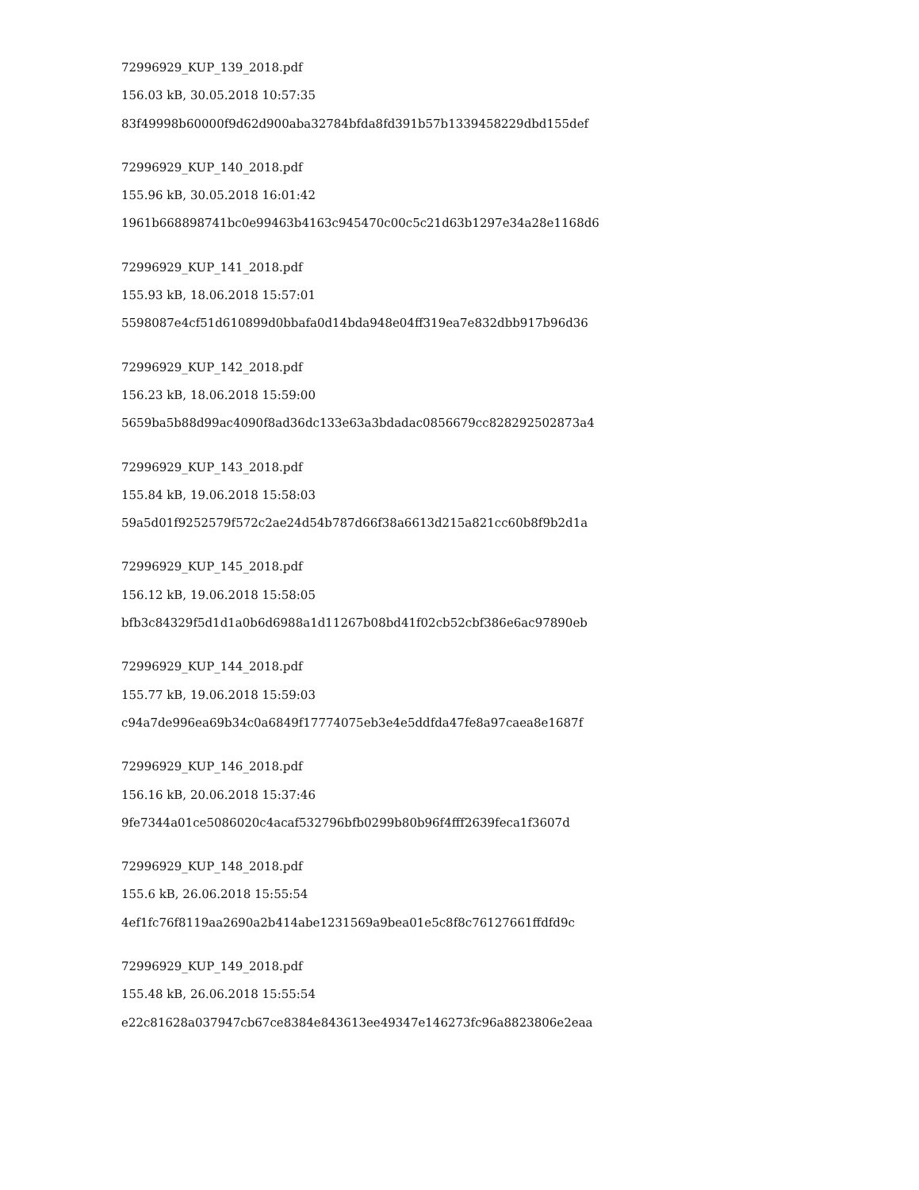72996929_KUP_139_2018.pdf
156.03 kB, 30.05.2018 10:57:35
83f49998b60000f9d62d900aba32784bfda8fd391b57b1339458229dbd155def
72996929_KUP_140_2018.pdf
155.96 kB, 30.05.2018 16:01:42
1961b668898741bc0e99463b4163c945470c00c5c21d63b1297e34a28e1168d6
72996929_KUP_141_2018.pdf
155.93 kB, 18.06.2018 15:57:01
5598087e4cf51d610899d0bbafa0d14bda948e04ff319ea7e832dbb917b96d36
72996929_KUP_142_2018.pdf
156.23 kB, 18.06.2018 15:59:00
5659ba5b88d99ac4090f8ad36dc133e63a3bdadac0856679cc828292502873a4
72996929_KUP_143_2018.pdf
155.84 kB, 19.06.2018 15:58:03
59a5d01f9252579f572c2ae24d54b787d66f38a6613d215a821cc60b8f9b2d1a
72996929_KUP_145_2018.pdf
156.12 kB, 19.06.2018 15:58:05
bfb3c84329f5d1d1a0b6d6988a1d11267b08bd41f02cb52cbf386e6ac97890eb
72996929_KUP_144_2018.pdf
155.77 kB, 19.06.2018 15:59:03
c94a7de996ea69b34c0a6849f17774075eb3e4e5ddfda47fe8a97caea8e1687f
72996929_KUP_146_2018.pdf
156.16 kB, 20.06.2018 15:37:46
9fe7344a01ce5086020c4acaf532796bfb0299b80b96f4fff2639feca1f3607d
72996929_KUP_148_2018.pdf
155.6 kB, 26.06.2018 15:55:54
4ef1fc76f8119aa2690a2b414abe1231569a9bea01e5c8f8c76127661ffdfd9c
72996929_KUP_149_2018.pdf
155.48 kB, 26.06.2018 15:55:54
e22c81628a037947cb67ce8384e843613ee49347e146273fc96a8823806e2eaa